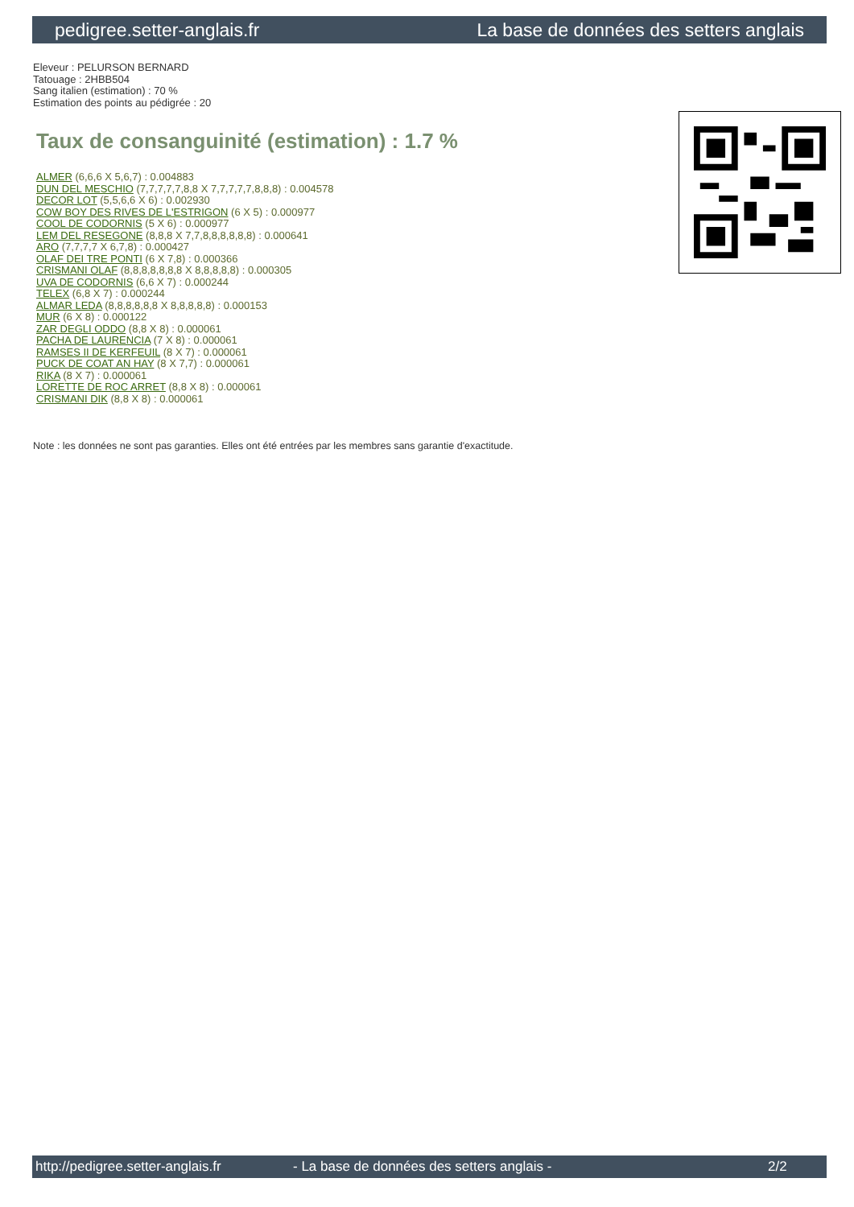pedigree.setter-anglais.fr La base de données des setters anglais
Eleveur : PELURSON BERNARD
Tatouage : 2HBB504
Sang italien (estimation) : 70 %
Estimation des points au pédigrée : 20
Taux de consanguinité (estimation) : 1.7 %
ALMER (6,6,6 X 5,6,7) : 0.004883
DUN DEL MESCHIO (7,7,7,7,7,8,8 X 7,7,7,7,7,8,8,8) : 0.004578
DECOR LOT (5,5,6,6 X 6) : 0.002930
COW BOY DES RIVES DE L'ESTRIGON (6 X 5) : 0.000977
COOL DE CODORNIS (5 X 6) : 0.000977
LEM DEL RESEGONE (8,8,8 X 7,7,8,8,8,8,8,8) : 0.000641
ARO (7,7,7,7 X 6,7,8) : 0.000427
OLAF DEI TRE PONTI (6 X 7,8) : 0.000366
CRISMANI OLAF (8,8,8,8,8,8,8 X 8,8,8,8,8) : 0.000305
UVA DE CODORNIS (6,6 X 7) : 0.000244
TELEX (6,8 X 7) : 0.000244
ALMAR LEDA (8,8,8,8,8,8 X 8,8,8,8,8) : 0.000153
MUR (6 X 8) : 0.000122
ZAR DEGLI ODDO (8,8 X 8) : 0.000061
PACHA DE LAURENCIA (7 X 8) : 0.000061
RAMSES II DE KERFEUIL (8 X 7) : 0.000061
PUCK DE COAT AN HAY (8 X 7,7) : 0.000061
RIKA (8 X 7) : 0.000061
LORETTE DE ROC ARRET (8,8 X 8) : 0.000061
CRISMANI DIK (8,8 X 8) : 0.000061
Note : les données ne sont pas garanties. Elles ont été entrées par les membres sans garantie d'exactitude.
http://pedigree.setter-anglais.fr - La base de données des setters anglais - 2/2